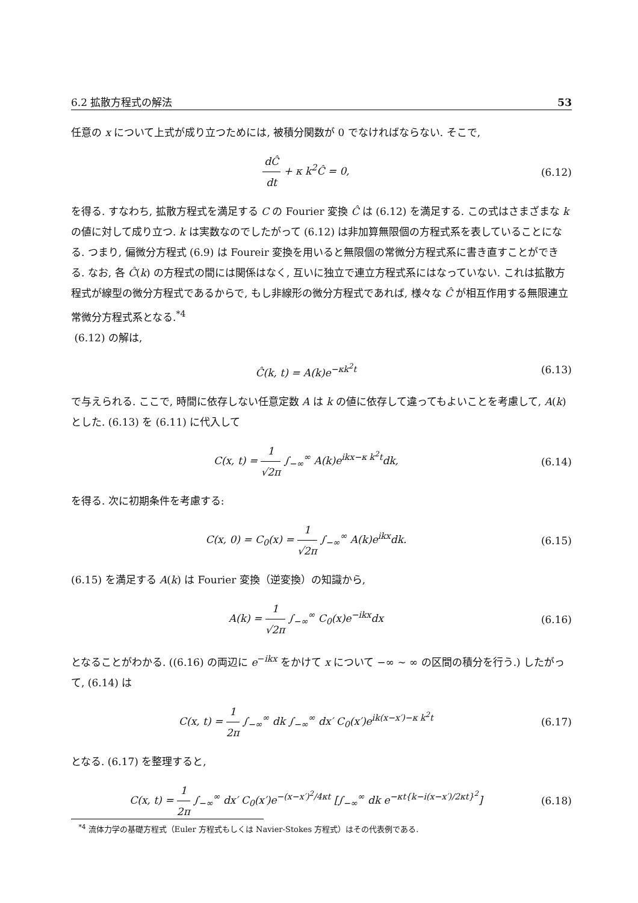6.2 拡散方程式の解法 53
任意の x について上式が成り立つためには, 被積分関数が 0 でなければならない. そこで,
dĈ dt + κ k<sup>2</sup>Ĉ = 0, (6.12)
を得る. すなわち, 拡散方程式を満足する C の Fourier 変換 Ĉ は (6.12) を満足する. この式はさまざまな k の値に対して成り立つ. k は実数なのでしたがって (6.12) は非加算無限個の方程式系を表していることになる. つまり, 偏微分方程式 (6.9) は Foureir 変換を用いると無限個の常微分方程式系に書き直すことができる. なお, 各 Ĉ(k) の方程式の間には関係はなく, 互いに独立で連立方程式系にはなっていない. これは拡散方程式が線型の微分方程式であるからで, もし非線形の微分方程式であれば, 様々な Ĉ が相互作用する無限連立常微分方程式系となる.<sup>*4</sup>
(6.12) の解は,
Ĉ(k, t) = A(k)e<sup>−κk<sup>2</sup>t</sup> (6.13)
で与えられる. ここで, 時間に依存しない任意定数 A は k の値に依存して違ってもよいことを考慮して, A(k) とした. (6.13) を (6.11) に代入して
C(x, t) = 1 √2π ∫<sub>−∞</sub><sup>∞</sup> A(k)e<sup>ikx−κ k<sup>2</sup>t</sup>dk, (6.14)
を得る. 次に初期条件を考慮する:
C(x, 0) = C<sub>0</sub>(x) = 1 √2π ∫<sub>−∞</sub><sup>∞</sup> A(k)e<sup>ikx</sup>dk. (6.15)
(6.15) を満足する A(k) は Fourier 変換（逆変換）の知識から,
A(k) = 1 √2π ∫<sub>−∞</sub><sup>∞</sup> C<sub>0</sub>(x)e<sup>−ikx</sup>dx (6.16)
となることがわかる. ((6.16) の両辺に e<sup>−ikx</sup> をかけて x について −∞ ∼ ∞ の区間の積分を行う.) したがって, (6.14) は
C(x, t) = 1 2π ∫<sub>−∞</sub><sup>∞</sup> dk ∫<sub>−∞</sub><sup>∞</sup> dx′ C<sub>0</sub>(x′)e<sup>ik(x−x′)−κ k<sup>2</sup>t</sup> (6.17)
となる. (6.17) を整理すると,
C(x, t) = 1 2π ∫<sub>−∞</sub><sup>∞</sup> dx′ C<sub>0</sub>(x′)e<sup>−(x−x′)<sup>2</sup>/4κt</sup> [∫<sub>−∞</sub><sup>∞</sup> dk e<sup>−κt{k−i(x−x′)/2κt}<sup>2</sup></sup>] (6.18)
<sup>*4</sup> 流体力学の基礎方程式（Euler 方程式もしくは Navier-Stokes 方程式）はその代表例である.